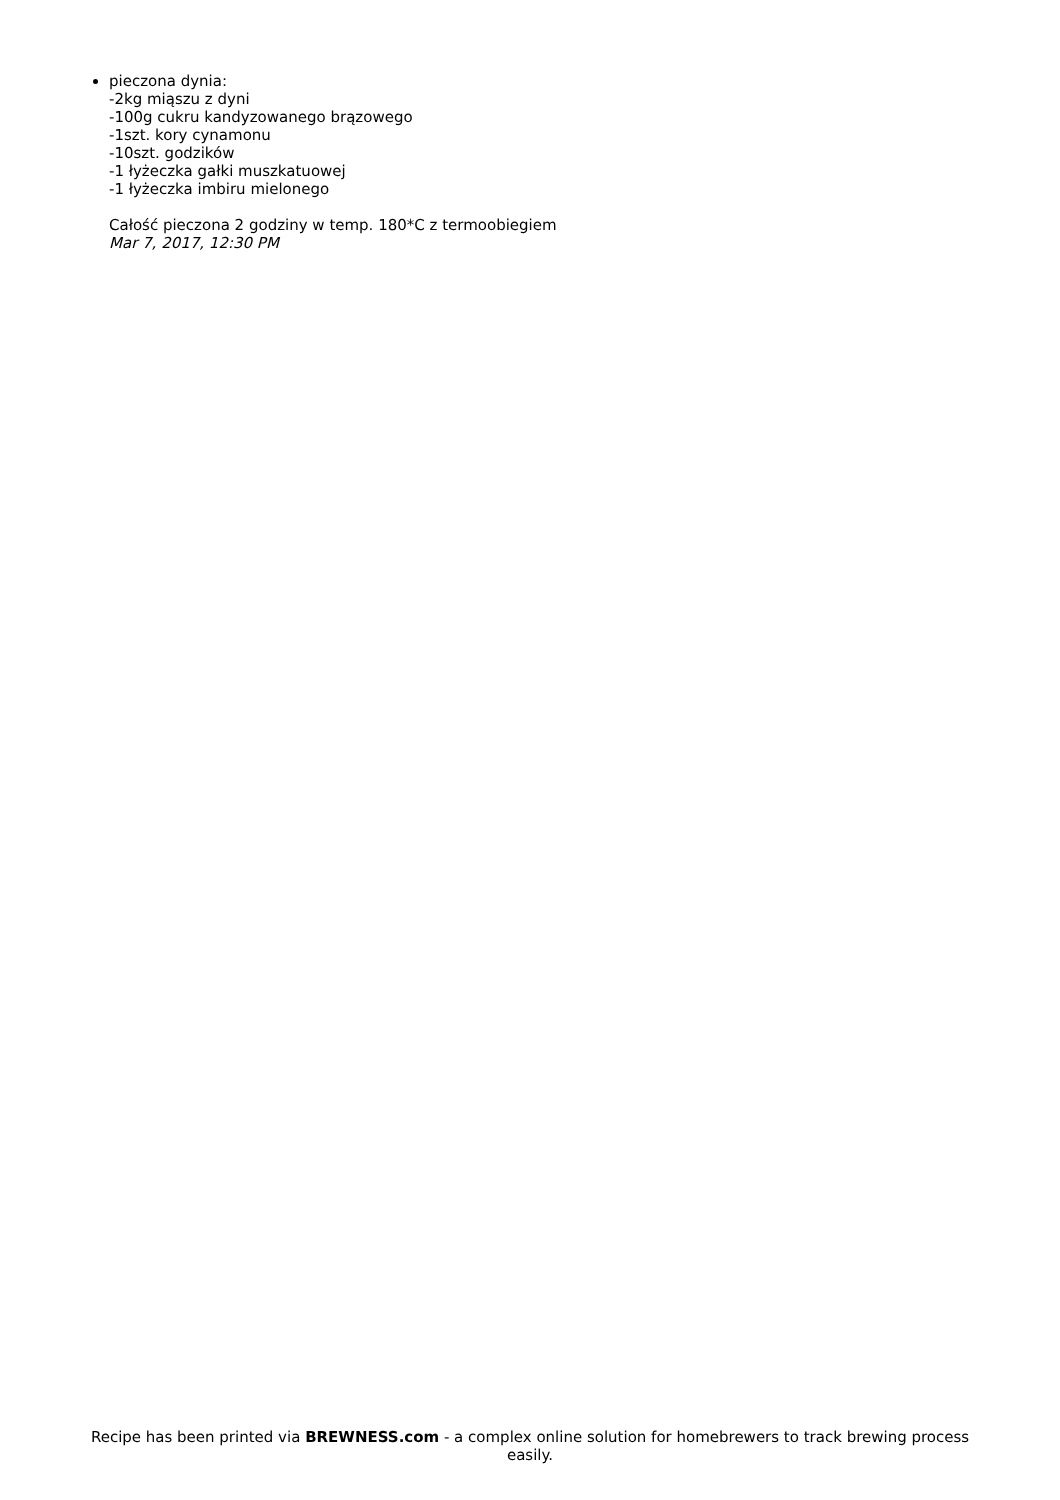pieczona dynia:
-2kg miąszu z dyni
-100g cukru kandyzowanego brązowego
-1szt. kory cynamonu
-10szt. godzików
-1 łyżeczka gałki muszkatuowej
-1 łyżeczka imbiru mielonego
Całość pieczona 2 godziny w temp. 180*C z termoobiegiem
Mar 7, 2017, 12:30 PM
Recipe has been printed via BREWNESS.com - a complex online solution for homebrewers to track brewing process easily.